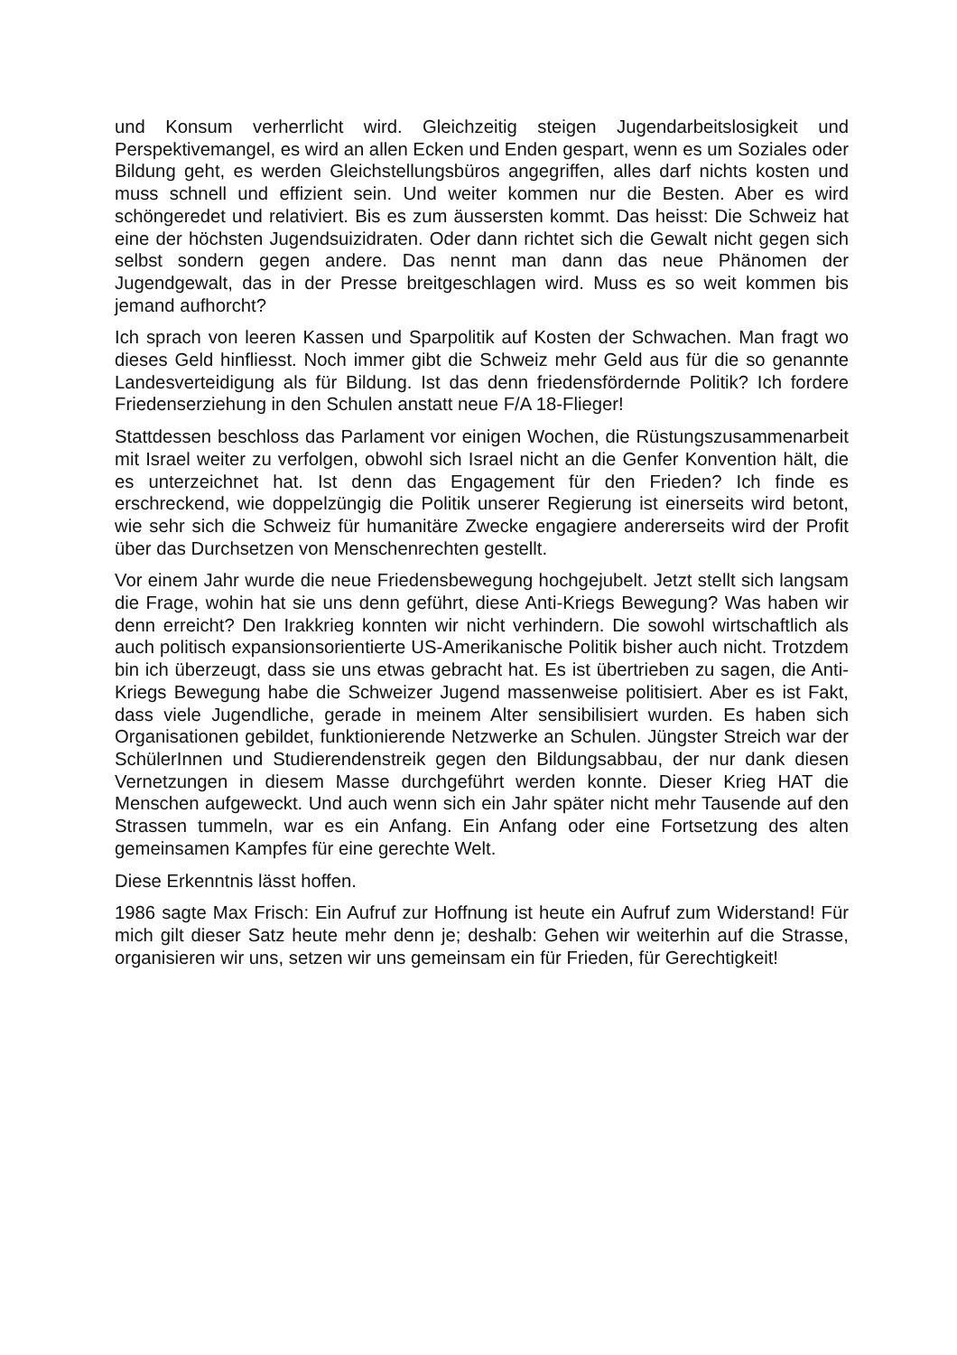und Konsum verherrlicht wird. Gleichzeitig steigen Jugendarbeitslosigkeit und Perspektivemangel, es wird an allen Ecken und Enden gespart, wenn es um Soziales oder Bildung geht, es werden Gleichstellungsbüros angegriffen, alles darf nichts kosten und muss schnell und effizient sein. Und weiter kommen nur die Besten. Aber es wird schöngeredet und relativiert. Bis es zum äussersten kommt. Das heisst: Die Schweiz hat eine der höchsten Jugendsuizidraten. Oder dann richtet sich die Gewalt nicht gegen sich selbst sondern gegen andere. Das nennt man dann das neue Phänomen der Jugendgewalt, das in der Presse breitgeschlagen wird. Muss es so weit kommen bis jemand aufhorcht?
Ich sprach von leeren Kassen und Sparpolitik auf Kosten der Schwachen. Man fragt wo dieses Geld hinfliesst. Noch immer gibt die Schweiz mehr Geld aus für die so genannte Landesverteidigung als für Bildung. Ist das denn friedensfördernde Politik? Ich fordere Friedenserziehung in den Schulen anstatt neue F/A 18-Flieger!
Stattdessen beschloss das Parlament vor einigen Wochen, die Rüstungszusammenarbeit mit Israel weiter zu verfolgen, obwohl sich Israel nicht an die Genfer Konvention hält, die es unterzeichnet hat. Ist denn das Engagement für den Frieden? Ich finde es erschreckend, wie doppelzüngig die Politik unserer Regierung ist einerseits wird betont, wie sehr sich die Schweiz für humanitäre Zwecke engagiere andererseits wird der Profit über das Durchsetzen von Menschenrechten gestellt.
Vor einem Jahr wurde die neue Friedensbewegung hochgejubelt. Jetzt stellt sich langsam die Frage, wohin hat sie uns denn geführt, diese Anti-Kriegs Bewegung? Was haben wir denn erreicht? Den Irakkrieg konnten wir nicht verhindern. Die sowohl wirtschaftlich als auch politisch expansionsorientierte US-Amerikanische Politik bisher auch nicht. Trotzdem bin ich überzeugt, dass sie uns etwas gebracht hat. Es ist übertrieben zu sagen, die Anti-Kriegs Bewegung habe die Schweizer Jugend massenweise politisiert. Aber es ist Fakt, dass viele Jugendliche, gerade in meinem Alter sensibilisiert wurden. Es haben sich Organisationen gebildet, funktionierende Netzwerke an Schulen. Jüngster Streich war der SchülerInnen und Studierendenstreik gegen den Bildungsabbau, der nur dank diesen Vernetzungen in diesem Masse durchgeführt werden konnte. Dieser Krieg HAT die Menschen aufgeweckt. Und auch wenn sich ein Jahr später nicht mehr Tausende auf den Strassen tummeln, war es ein Anfang. Ein Anfang oder eine Fortsetzung des alten gemeinsamen Kampfes für eine gerechte Welt.
Diese Erkenntnis lässt hoffen.
1986 sagte Max Frisch: Ein Aufruf zur Hoffnung ist heute ein Aufruf zum Widerstand! Für mich gilt dieser Satz heute mehr denn je; deshalb: Gehen wir weiterhin auf die Strasse, organisieren wir uns, setzen wir uns gemeinsam ein für Frieden, für Gerechtigkeit!